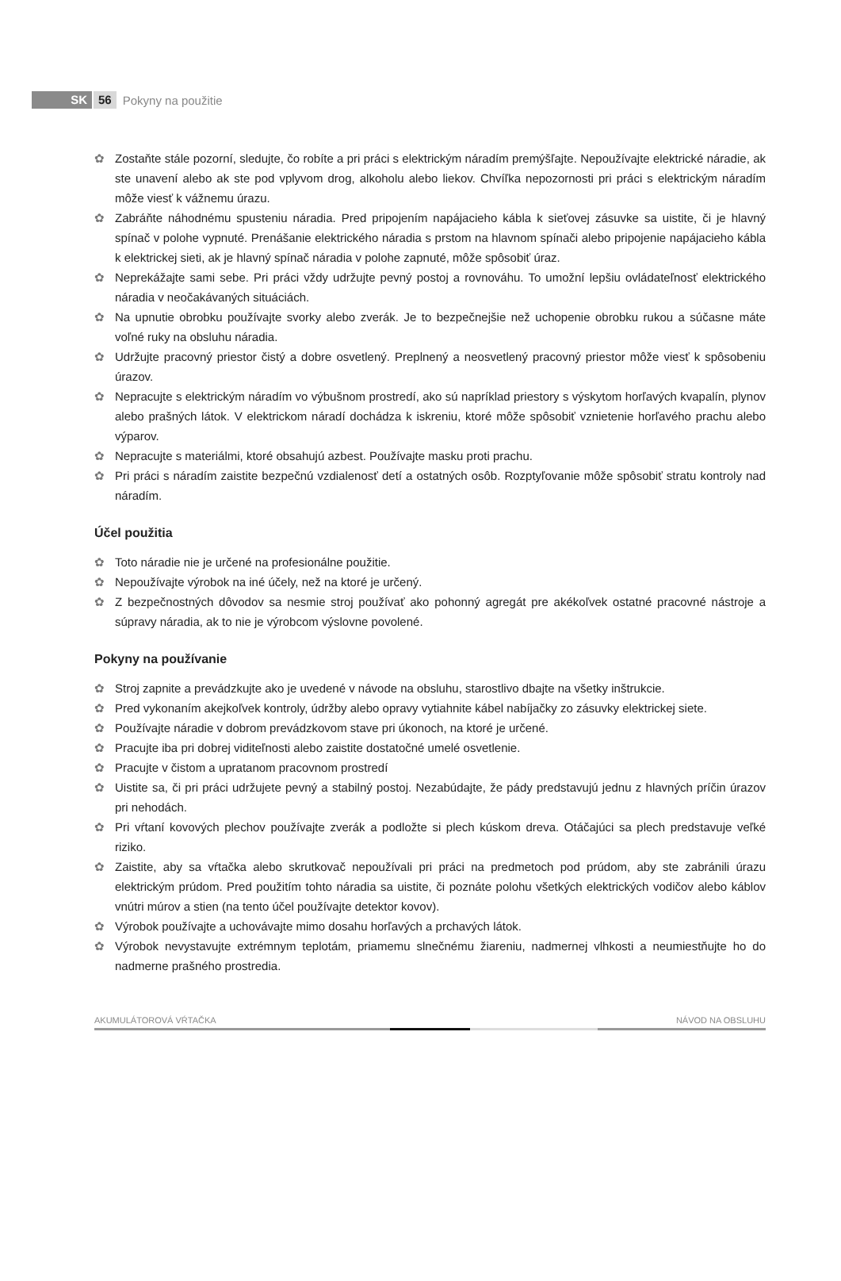SK 56 Pokyny na použitie
✿ Zostaňte stále pozorní, sledujte, čo robíte a pri práci s elektrickým náradím premýšľajte. Nepoužívajte elektrické náradie, ak ste unavení alebo ak ste pod vplyvom drog, alkoholu alebo liekov. Chvíľka nepozornosti pri práci s elektrickým náradím môže viesť k vážnemu úrazu.
✿ Zabráňte náhodnému spusteniu náradia. Pred pripojením napájacieho kábla k sieťovej zásuvke sa uistite, či je hlavný spínač v polohe vypnuté. Prenášanie elektrického náradia s prstom na hlavnom spínači alebo pripojenie napájacieho kábla k elektrickej sieti, ak je hlavný spínač náradia v polohe zapnuté, môže spôsobiť úraz.
✿ Neprekážajte sami sebe. Pri práci vždy udržujte pevný postoj a rovnováhu. To umožní lepšiu ovládateľnosť elektrického náradia v neočakávaných situáciách.
✿ Na upnutie obrobku používajte svorky alebo zverák. Je to bezpečnejšie než uchopenie obrobku rukou a súčasne máte voľné ruky na obsluhu náradia.
✿ Udržujte pracovný priestor čistý a dobre osvetlený. Preplnený a neosvetlený pracovný priestor môže viesť k spôsobeniu úrazov.
✿ Nepracujte s elektrickým náradím vo výbušnom prostredí, ako sú napríklad priestory s výskytom horľavých kvapalín, plynov alebo prašných látok. V elektrickom náradí dochádza k iskreniu, ktoré môže spôsobiť vznietenie horľavého prachu alebo výparov.
✿ Nepracujte s materiálmi, ktoré obsahujú azbest. Používajte masku proti prachu.
✿ Pri práci s náradím zaistite bezpečnú vzdialenosť detí a ostatných osôb. Rozptyľovanie môže spôsobiť stratu kontroly nad náradím.
Účel použitia
✿ Toto náradie nie je určené na profesionálne použitie.
✿ Nepoužívajte výrobok na iné účely, než na ktoré je určený.
✿ Z bezpečnostných dôvodov sa nesmie stroj používať ako pohonný agregát pre akékoľvek ostatné pracovné nástroje a súpravy náradia, ak to nie je výrobcom výslovne povolené.
Pokyny na používanie
✿ Stroj zapnite a prevádzkujte ako je uvedené v návode na obsluhu, starostlivo dbajte na všetky inštrukcie.
✿ Pred vykonaním akejkoľvek kontroly, údržby alebo opravy vytiahnite kábel nabíjačky zo zásuvky elektrickej siete.
✿ Používajte náradie v dobrom prevádzkovom stave pri úkonoch, na ktoré je určené.
✿ Pracujte iba pri dobrej viditeľnosti alebo zaistite dostatočné umelé osvetlenie.
✿ Pracujte v čistom a upratanom pracovnom prostredí
✿ Uistite sa, či pri práci udržujete pevný a stabilný postoj. Nezabúdajte, že pády predstavujú jednu z hlavných príčin úrazov pri nehodách.
✿ Pri vŕtaní kovových plechov používajte zverák a podložte si plech kúskom dreva. Otáčajúci sa plech predstavuje veľké riziko.
✿ Zaistite, aby sa vŕtačka alebo skrutkovač nepoužívali pri práci na predmetoch pod prúdom, aby ste zabránili úrazu elektrickým prúdom. Pred použitím tohto náradia sa uistite, či poznáte polohu všetkých elektrických vodičov alebo káblov vnútri múrov a stien (na tento účel používajte detektor kovov).
✿ Výrobok používajte a uchovávajte mimo dosahu horľavých a prchavých látok.
✿ Výrobok nevystavujte extrémnym teplotám, priamemu slnečnému žiareniu, nadmernej vlhkosti a neumiestňujte ho do nadmerne prašného prostredia.
AKUMULÁTOROVÁ VŔTAČKA NÁVOD NA OBSLUHU